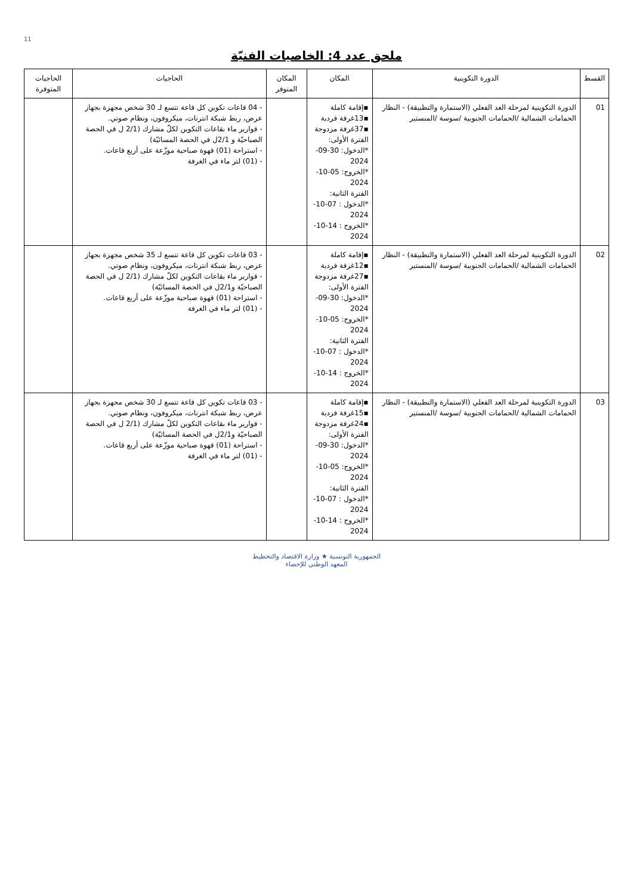11
ملحق عدد 4: الخاصيات الفنيّة
| القسط | الدورة التكوينية | المكان | المكان المتوفر | الحاجيات | الحاجيات المتوفرة |
| --- | --- | --- | --- | --- | --- |
| 01 | الدورة التكوينية لمرحلة العد الفعلي (الاستمارة والتطبيقة) - النظار الحمامات الشمالية /الحمامات الجنوبية /سوسة /المنستير | ▪إقامة كاملة ▪13غرفة فردية ▪37غرفة مزدوجة الفترة الأولى: *الدخول: 30-09-2024 *الخروج: 05-10-2024 الفترة الثانية: *الدخول : 07-10-2024 *الخروج : 14-10-2024 | | - 04 قاعات تكوين كل قاعة تتسع لـ 30 شخص مجهزة بجهاز عرض، ربط شبكة انترنات، ميكروفون، ونظام صوتي. - قوارير ماء بقاعات التكوين لكلّ مشارك (2/1 ل في الحصة الصباحيّة و 2/1ل في الحصة المسائيّة) - استراحة (01) قهوة صباحية موزّعة على أربع قاعات. - (01) لتر ماء في الغرفة | |
| 02 | الدورة التكوينية لمرحلة العد الفعلي (الاستمارة والتطبيقة) - النظار الحمامات الشمالية /الحمامات الجنوبية /سوسة /المنستير | ▪إقامة كاملة ▪12غرفة فردية ▪27غرفة مزدوجة الفترة الأولى: *الدخول: 30-09-2024 *الخروج: 05-10-2024 الفترة الثانية: *الدخول : 07-10-2024 *الخروج : 14-10-2024 | | - 03 قاعات تكوين كل قاعة تتسع لـ 35 شخص مجهزة بجهاز عرض، ربط شبكة انترنات، ميكروفون، ونظام صوتي. - قوارير ماء بقاعات التكوين لكلّ مشارك (2/1 ل في الحصة الصباحيّة و2/1ل في الحصة المسائيّة) - استراحة (01) قهوة صباحية موزّعة على أربع قاعات. - (01) لتر ماء في الغرفة | |
| 03 | الدورة التكوينية لمرحلة العد الفعلي (الاستمارة والتطبيقة) - النظار الحمامات الشمالية /الحمامات الجنوبية /سوسة /المنستير | ▪إقامة كاملة ▪15غرفة فردية ▪24غرفة مزدوجة الفترة الأولى: *الدخول: 30-09-2024 *الخروج: 05-10-2024 الفترة الثانية: *الدخول : 07-10-2024 *الخروج : 14-10-2024 | | - 03 قاعات تكوين كل قاعة تتسع لـ 30 شخص مجهزة بجهاز عرض، ربط شبكة انترنات، ميكروفون، ونظام صوتي. - قوارير ماء بقاعات التكوين لكلّ مشارك (2/1 ل في الحصة الصباحيّة و2/1ل في الحصة المسائيّة) - استراحة (01) قهوة صباحية موزّعة على أربع قاعات. - (01) لتر ماء في الغرفة | |
الجمهورية التونسية ★ وزارة الاقتصاد والتخطيط
المعهد الوطني للإحصاء